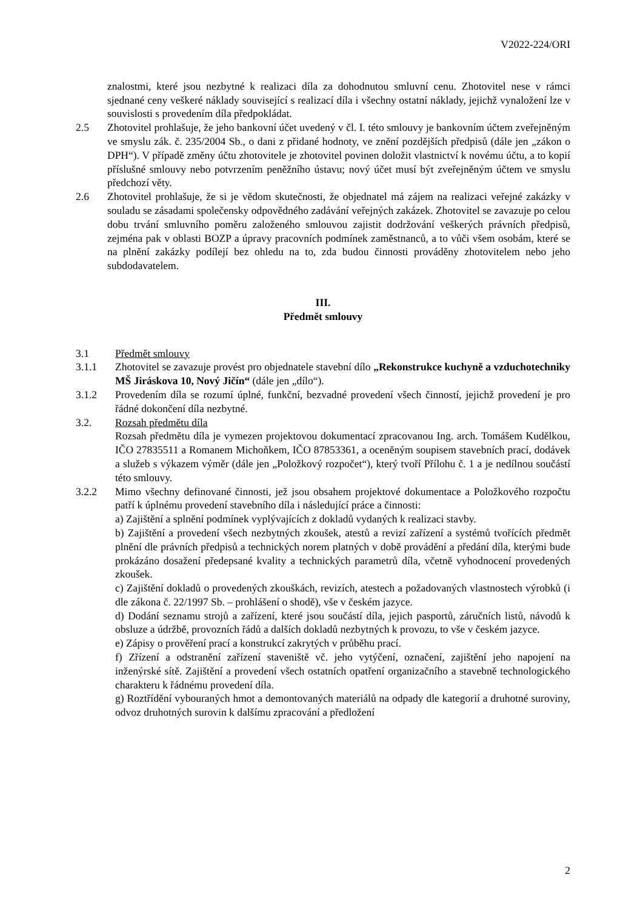V2022-224/ORI
znalostmi, které jsou nezbytné k realizaci díla za dohodnutou smluvní cenu. Zhotovitel nese v rámci sjednané ceny veškeré náklady související s realizací díla i všechny ostatní náklady, jejichž vynaložení lze v souvislosti s provedením díla předpokládat.
2.5 Zhotovitel prohlašuje, že jeho bankovní účet uvedený v čl. I. této smlouvy je bankovním účtem zveřejněným ve smyslu zák. č. 235/2004 Sb., o dani z přidané hodnoty, ve znění pozdějších předpisů (dále jen „zákon o DPH“). V případě změny účtu zhotovitele je zhotovitel povinen doložit vlastnictví k novému účtu, a to kopií příslušné smlouvy nebo potvrzením peněžního ústavu; nový účet musí být zveřejněným účtem ve smyslu předchozí věty.
2.6 Zhotovitel prohlašuje, že si je vědom skutečnosti, že objednatel má zájem na realizaci veřejné zakázky v souladu se zásadami společensky odpovědného zadávání veřejných zakázek. Zhotovitel se zavazuje po celou dobu trvání smluvního poměru založeného smlouvou zajistit dodržování veškerých právních předpisů, zejména pak v oblasti BOZP a úpravy pracovních podmínek zaměstnanců, a to vůči všem osobám, které se na plnění zakázky podílejí bez ohledu na to, zda budou činnosti prováděny zhotovitelem nebo jeho subdodavatelem.
III.
Předmět smlouvy
3.1 Předmět smlouvy
3.1.1 Zhotovitel se zavazuje provést pro objednatele stavební dílo „Rekonstrukce kuchyně a vzduchotechniky MŠ Jiráskova 10, Nový Jičín“ (dále jen „dílo“).
3.1.2 Provedením díla se rozumí úplné, funkční, bezvadné provedení všech činností, jejichž provedení je pro řádné dokončení díla nezbytné.
3.2. Rozsah předmětu díla
Rozsah předmětu díla je vymezen projektovou dokumentací zpracovanou Ing. arch. Tomášem Kudělkou, IČO 27835511 a Romanem Michoňkem, IČO 87853361, a oceněným soupisem stavebních prací, dodávek a služeb s výkazem výměr (dále jen „Položkový rozpočet“), který tvoří Přílohu č. 1 a je nedílnou součástí této smlouvy.
3.2.2 Mimo všechny definované činnosti, jež jsou obsahem projektové dokumentace a Položkového rozpočtu patří k úplnému provedení stavebního díla i následující práce a činnosti:
a) Zajištění a splnění podmínek vyplývajících z dokladů vydaných k realizaci stavby.
b) Zajištění a provedení všech nezbytných zkoušek, atestů a revizí zařízení a systémů tvořících předmět plnění dle právních předpisů a technických norem platných v době provádění a předání díla, kterými bude prokázáno dosažení předepsané kvality a technických parametrů díla, včetně vyhodnocení provedených zkoušek.
c) Zajištění dokladů o provedených zkouškách, revizích, atestech a požadovaných vlastnostech výrobků (i dle zákona č. 22/1997 Sb. – prohlášení o shodě), vše v českém jazyce.
d) Dodání seznamu strojů a zařízení, které jsou součástí díla, jejich pasportů, záručních listů, návodů k obsluze a údržbě, provozních řádů a dalších dokladů nezbytných k provozu, to vše v českém jazyce.
e) Zápisy o prověření prací a konstrukcí zakrytých v průběhu prací.
f) Zřízení a odstranění zařízení staveniště vč. jeho vytýčení, označení, zajištění jeho napojení na inženýrské sítě. Zajištění a provedení všech ostatních opatření organizačního a stavebně technologického charakteru k řádnému provedení díla.
g) Roztřídění vybouraných hmot a demontovaných materiálů na odpady dle kategorií a druhotné suroviny, odvoz druhotných surovin k dalšímu zpracování a předložení
2